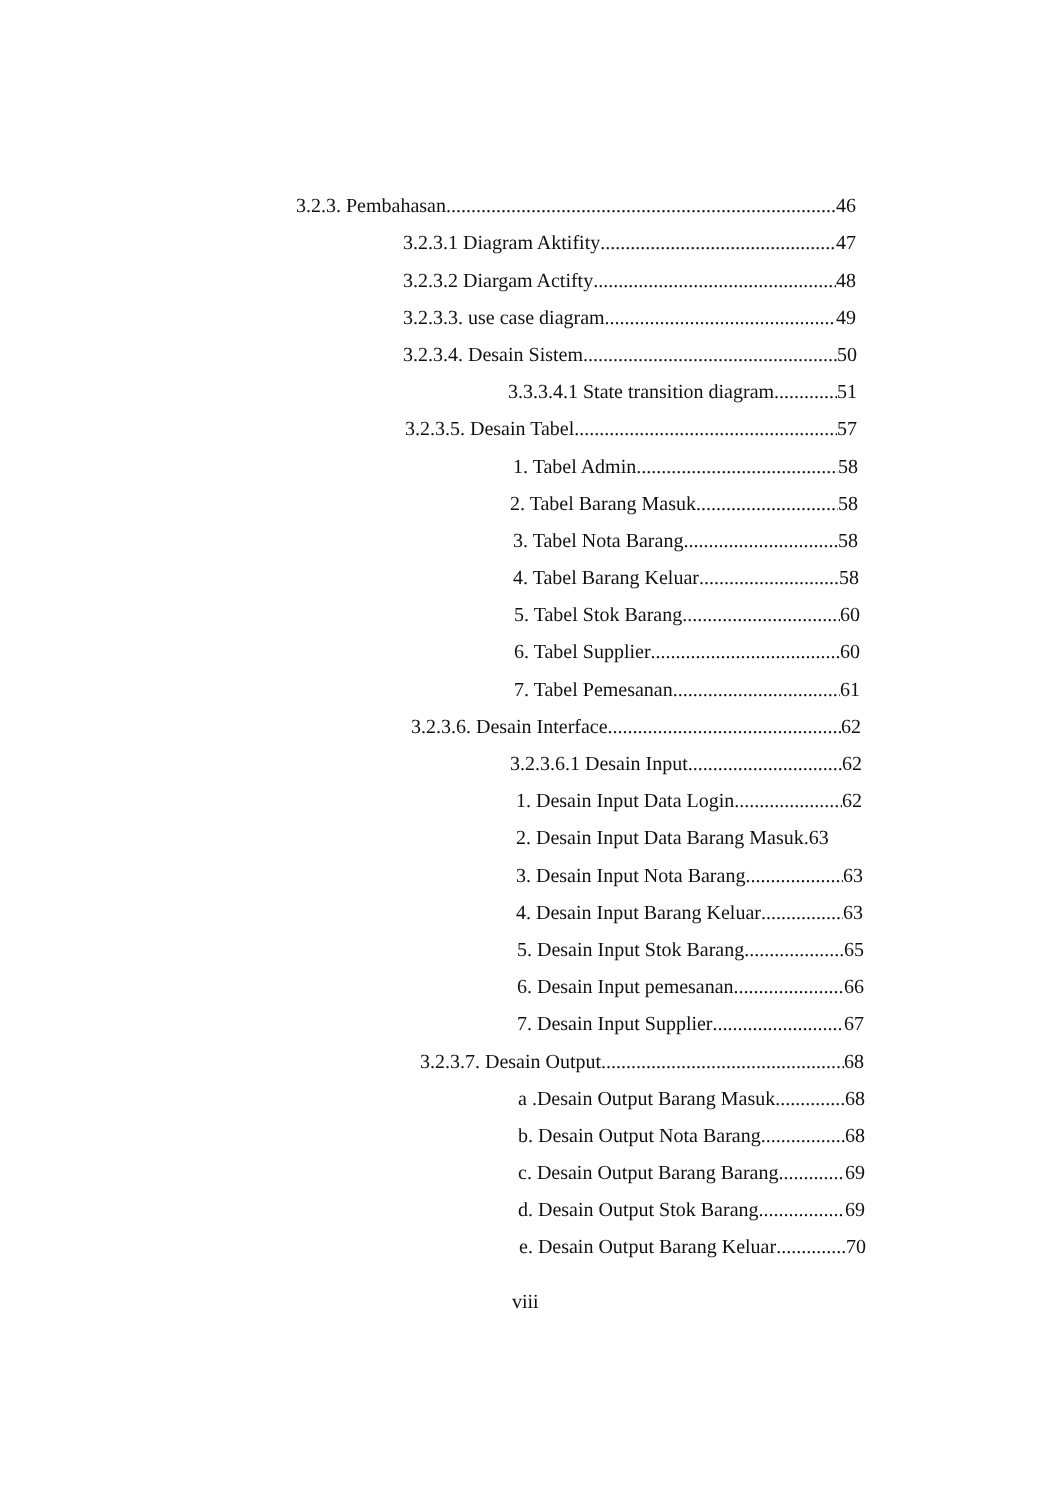3.2.3. Pembahasan 46
3.2.3.1 Diagram Aktifity 47
3.2.3.2 Diargam Actifty 48
3.2.3.3. use case diagram 49
3.2.3.4. Desain Sistem 50
3.3.3.4.1 State transition diagram 51
3.2.3.5. Desain Tabel 57
1. Tabel Admin 58
2. Tabel Barang Masuk 58
3. Tabel Nota Barang 58
4. Tabel Barang Keluar 58
5. Tabel Stok Barang 60
6. Tabel Supplier 60
7. Tabel Pemesanan 61
3.2.3.6. Desain Interface 62
3.2.3.6.1 Desain Input 62
1. Desain Input Data Login 62
2. Desain Input Data Barang Masuk. 63
3. Desain Input Nota Barang 63
4. Desain Input Barang Keluar 63
5. Desain Input Stok Barang 65
6. Desain Input pemesanan 66
7. Desain Input Supplier 67
3.2.3.7. Desain Output 68
a .Desain Output Barang Masuk 68
b. Desain Output Nota Barang 68
c. Desain Output Barang Barang 69
d. Desain Output Stok Barang 69
e. Desain Output Barang Keluar 70
viii